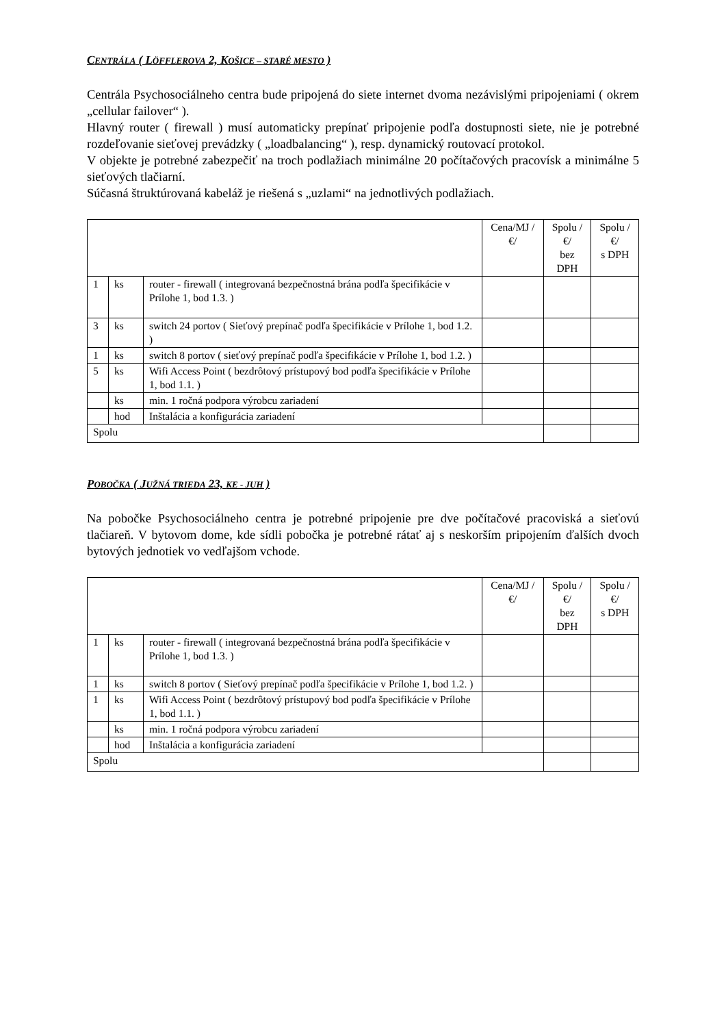CENTRÁLA ( LÖFFLEROVA 2, KOŠICE – STARÉ MESTO )
Centrála Psychosociálneho centra bude pripojená do siete internet dvoma nezávislými pripojeniami ( okrem „cellular failover“ ).
Hlavný router ( firewall ) musí automaticky prepínať pripojenie podľa dostupnosti siete, nie je potrebné rozdeľovanie sieťovej prevádzky ( „loadbalancing“ ), resp. dynamický routovací protokol.
V objekte je potrebné zabezpečiť na troch podlažiach minimálne 20 počítačových pracovísk a minimálne 5 sieťových tlačiarní.
Súčasná štruktúrovaná kabeláž je riešená s „uzlami“ na jednotlivých podlažiach.
| | | | Cena/MJ /€/ | Spolu /€/ bez DPH | Spolu /€/ s DPH |
| --- | --- | --- | --- | --- | --- |
| 1 | ks | router - firewall ( integrovaná bezpečnostná brána podľa špecifikácie v Prílohe 1, bod 1.3. ) | | | |
| 3 | ks | switch 24 portov ( Sieťový prepínač podľa špecifikácie v Prílohe 1, bod 1.2. ) | | | |
| 1 | ks | switch 8 portov ( sieťový prepínač podľa špecifikácie v Prílohe 1, bod 1.2. ) | | | |
| 5 | ks | Wifi Access Point ( bezdrôtový prístupový bod podľa špecifikácie v Prílohe 1, bod 1.1. ) | | | |
| | ks | min. 1 ročná podpora výrobcu zariadení | | | |
| | hod | Inštalácia a konfigurácia zariadení | | | |
| Spolu | | | | | |
POBOČKA ( JUŽNÁ TRIEDA 23, KE - JUH )
Na pobočke Psychosociálneho centra je potrebné pripojenie pre dve počítačové pracoviská a sieťovú tlačiareň. V bytovom dome, kde sídli pobočka je potrebné rátať aj s neskorším pripojením ďalších dvoch bytových jednotiek vo vedľajšom vchode.
| | | | Cena/MJ /€/ | Spolu /€/ bez DPH | Spolu /€/ s DPH |
| --- | --- | --- | --- | --- | --- |
| 1 | ks | router - firewall ( integrovaná bezpečnostná brána podľa špecifikácie v Prílohe 1, bod 1.3. ) | | | |
| 1 | ks | switch 8 portov ( Sieťový prepínač podľa špecifikácie v Prílohe 1, bod 1.2. ) | | | |
| 1 | ks | Wifi Access Point ( bezdrôtový prístupový bod podľa špecifikácie v Prílohe 1, bod 1.1. ) | | | |
| | ks | min. 1 ročná podpora výrobcu zariadení | | | |
| | hod | Inštalácia a konfigurácia zariadení | | | |
| Spolu | | | | | |